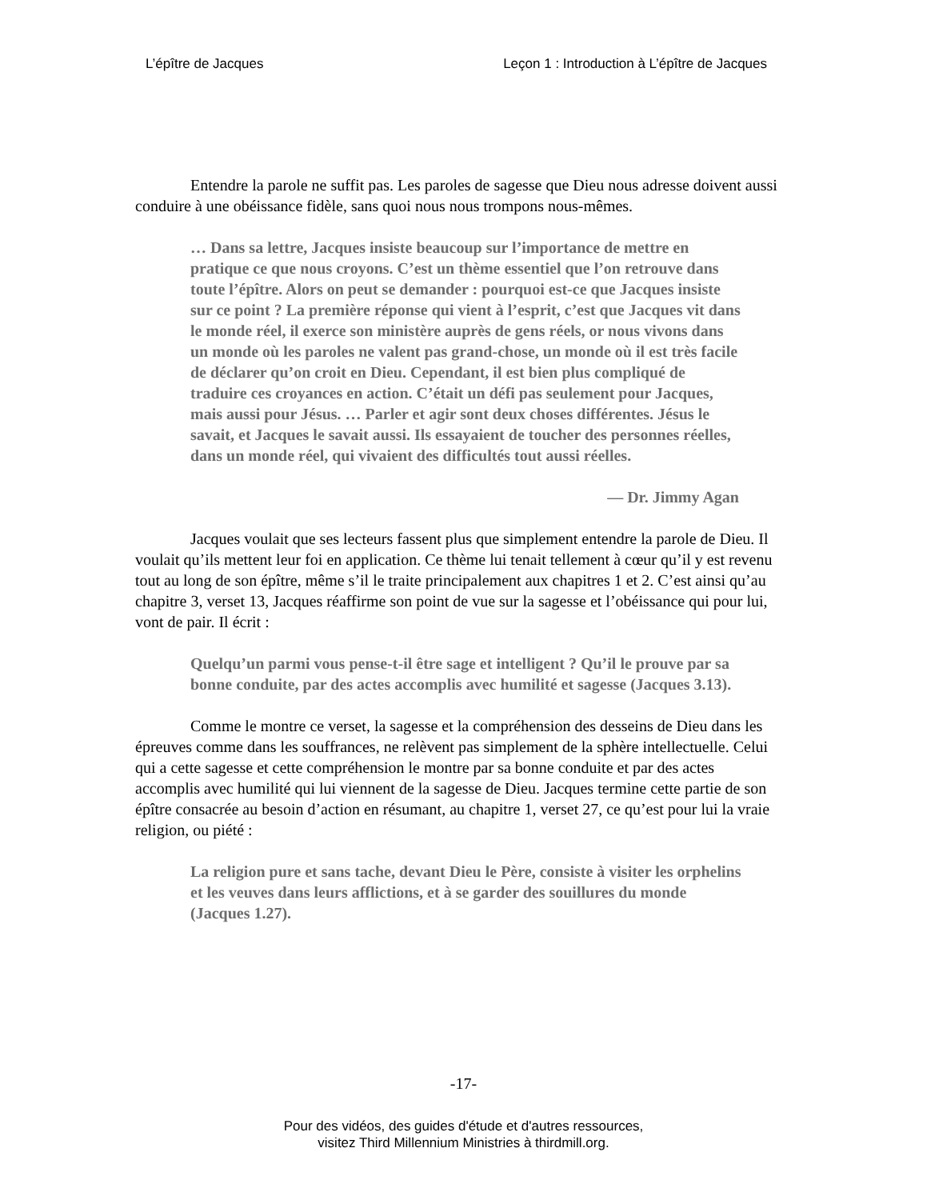L’épître de Jacques Leçon 1 : Introduction à L’épître de Jacques
Entendre la parole ne suffit pas. Les paroles de sagesse que Dieu nous adresse doivent aussi conduire à une obéissance fidèle, sans quoi nous nous trompons nous-mêmes.
… Dans sa lettre, Jacques insiste beaucoup sur l’importance de mettre en pratique ce que nous croyons. C’est un thème essentiel que l’on retrouve dans toute l’épître. Alors on peut se demander : pourquoi est-ce que Jacques insiste sur ce point ? La première réponse qui vient à l’esprit, c’est que Jacques vit dans le monde réel, il exerce son ministère auprès de gens réels, or nous vivons dans un monde où les paroles ne valent pas grand-chose, un monde où il est très facile de déclarer qu’on croit en Dieu. Cependant, il est bien plus compliqué de traduire ces croyances en action. C’était un défi pas seulement pour Jacques, mais aussi pour Jésus. … Parler et agir sont deux choses différentes. Jésus le savait, et Jacques le savait aussi. Ils essayaient de toucher des personnes réelles, dans un monde réel, qui vivaient des difficultés tout aussi réelles.
— Dr. Jimmy Agan
Jacques voulait que ses lecteurs fassent plus que simplement entendre la parole de Dieu. Il voulait qu’ils mettent leur foi en application. Ce thème lui tenait tellement à cœur qu’il y est revenu tout au long de son épître, même s’il le traite principalement aux chapitres 1 et 2. C’est ainsi qu’au chapitre 3, verset 13, Jacques réaffirme son point de vue sur la sagesse et l’obéissance qui pour lui, vont de pair. Il écrit :
Quelqu’un parmi vous pense-t-il être sage et intelligent ? Qu’il le prouve par sa bonne conduite, par des actes accomplis avec humilité et sagesse (Jacques 3.13).
Comme le montre ce verset, la sagesse et la compréhension des desseins de Dieu dans les épreuves comme dans les souffrances, ne relèvent pas simplement de la sphère intellectuelle. Celui qui a cette sagesse et cette compréhension le montre par sa bonne conduite et par des actes accomplis avec humilité qui lui viennent de la sagesse de Dieu. Jacques termine cette partie de son épître consacrée au besoin d’action en résumant, au chapitre 1, verset 27, ce qu’est pour lui la vraie religion, ou piété :
La religion pure et sans tache, devant Dieu le Père, consiste à visiter les orphelins et les veuves dans leurs afflictions, et à se garder des souillures du monde (Jacques 1.27).
-17-
Pour des vidéos, des guides d'étude et d'autres ressources,
visitez Third Millennium Ministries à thirdmill.org.